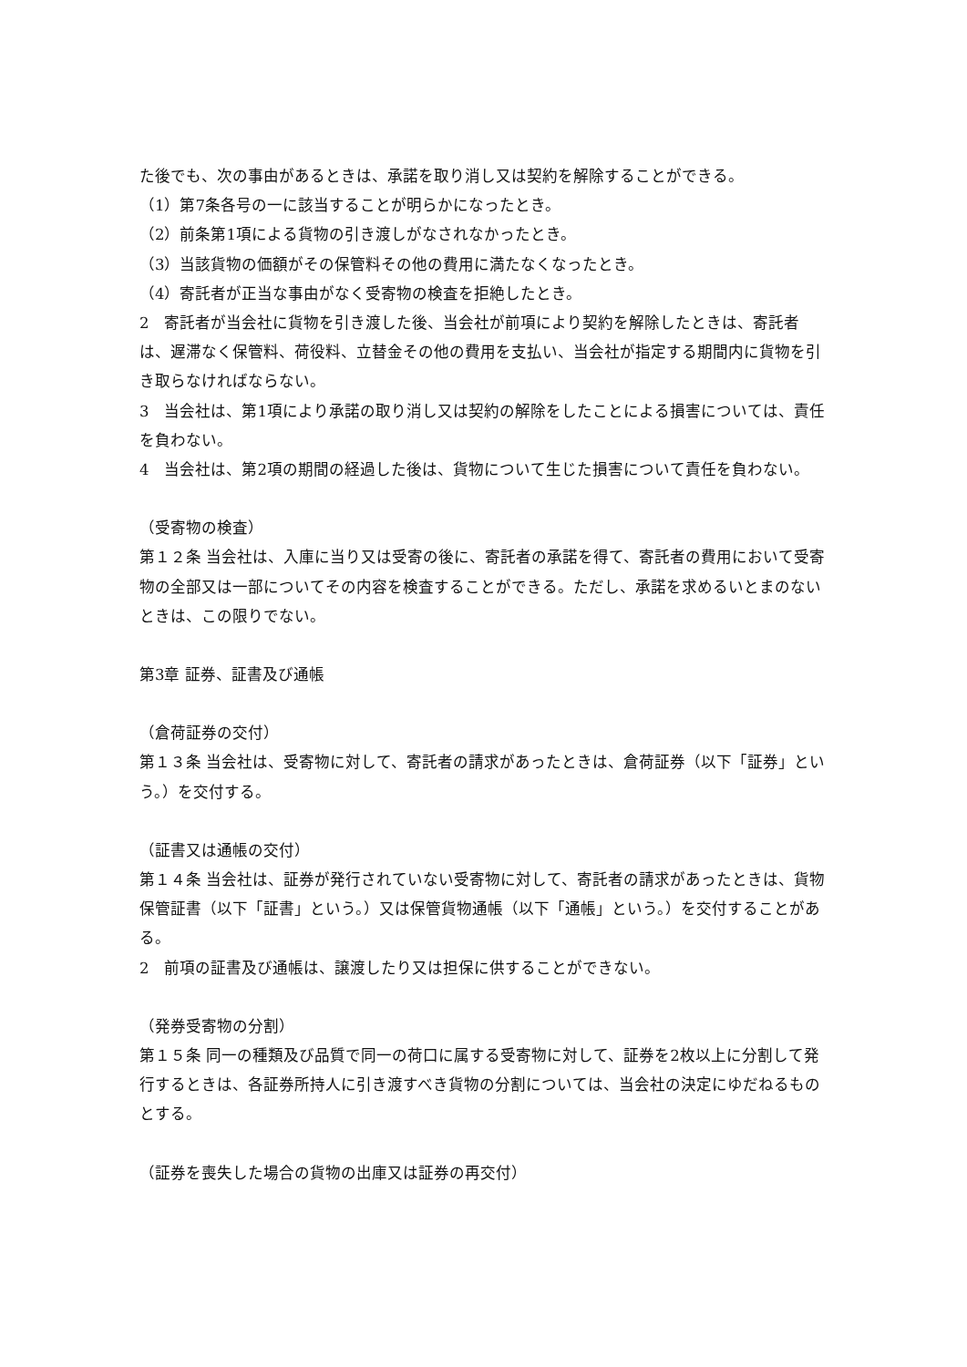た後でも、次の事由があるときは、承諾を取り消し又は契約を解除することができる。
（1）第7条各号の一に該当することが明らかになったとき。
（2）前条第1項による貨物の引き渡しがなされなかったとき。
（3）当該貨物の価額がその保管料その他の費用に満たなくなったとき。
（4）寄託者が正当な事由がなく受寄物の検査を拒絶したとき。
2　寄託者が当会社に貨物を引き渡した後、当会社が前項により契約を解除したときは、寄託者は、遅滞なく保管料、荷役料、立替金その他の費用を支払い、当会社が指定する期間内に貨物を引き取らなければならない。
3　当会社は、第1項により承諾の取り消し又は契約の解除をしたことによる損害については、責任を負わない。
4　当会社は、第2項の期間の経過した後は、貨物について生じた損害について責任を負わない。
（受寄物の検査）
第１２条 当会社は、入庫に当り又は受寄の後に、寄託者の承諾を得て、寄託者の費用において受寄物の全部又は一部についてその内容を検査することができる。ただし、承諾を求めるいとまのないときは、この限りでない。
第3章 証券、証書及び通帳
（倉荷証券の交付）
第１３条 当会社は、受寄物に対して、寄託者の請求があったときは、倉荷証券（以下「証券」という。）を交付する。
（証書又は通帳の交付）
第１４条 当会社は、証券が発行されていない受寄物に対して、寄託者の請求があったときは、貨物保管証書（以下「証書」という。）又は保管貨物通帳（以下「通帳」という。）を交付することがある。
2　前項の証書及び通帳は、譲渡したり又は担保に供することができない。
（発券受寄物の分割）
第１５条 同一の種類及び品質で同一の荷口に属する受寄物に対して、証券を2枚以上に分割して発行するときは、各証券所持人に引き渡すべき貨物の分割については、当会社の決定にゆだねるものとする。
（証券を喪失した場合の貨物の出庫又は証券の再交付）